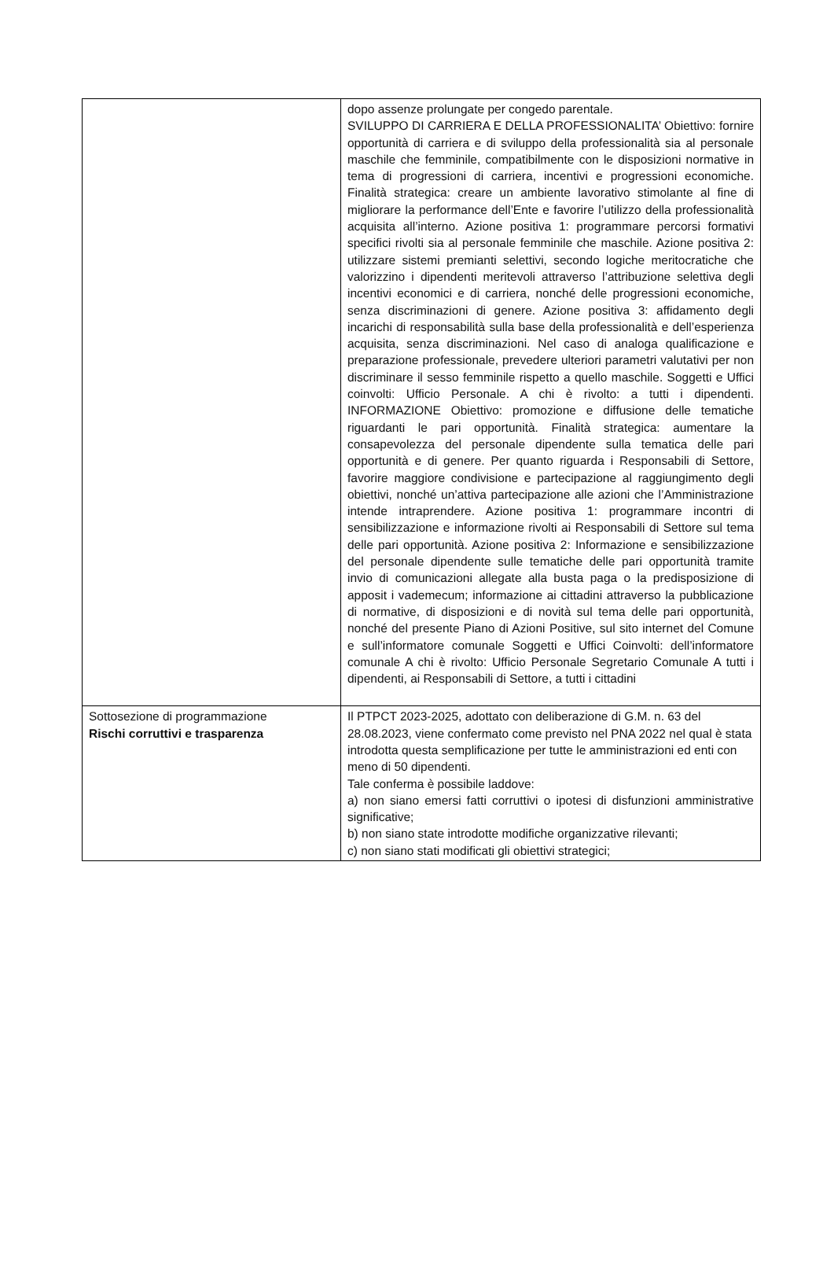| | dopo assenze prolungate per congedo parentale. SVILUPPO DI CARRIERA E DELLA PROFESSIONALITA’ Obiettivo: fornire opportunità di carriera e di sviluppo della professionalità sia al personale maschile che femminile, compatibilmente con le disposizioni normative in tema di progressioni di carriera, incentivi e progressioni economiche. Finalità strategica: creare un ambiente lavorativo stimolante al fine di migliorare la performance dell’Ente e favorire l’utilizzo della professionalità acquisita all’interno. Azione positiva 1: programmare percorsi formativi specifici rivolti sia al personale femminile che maschile. Azione positiva 2: utilizzare sistemi premianti selettivi, secondo logiche meritocratiche che valorizzino i dipendenti meritevoli attraverso l’attribuzione selettiva degli incentivi economici e di carriera, nonché delle progressioni economiche, senza discriminazioni di genere. Azione positiva 3: affidamento degli incarichi di responsabilità sulla base della professionalità e dell’esperienza acquisita, senza discriminazioni. Nel caso di analoga qualificazione e preparazione professionale, prevedere ulteriori parametri valutativi per non discriminare il sesso femminile rispetto a quello maschile. Soggetti e Uffici coinvolti: Ufficio Personale. A chi è rivolto: a tutti i dipendenti. INFORMAZIONE Obiettivo: promozione e diffusione delle tematiche riguardanti le pari opportunità. Finalità strategica: aumentare la consapevolezza del personale dipendente sulla tematica delle pari opportunità e di genere. Per quanto riguarda i Responsabili di Settore, favorire maggiore condivisione e partecipazione al raggiungimento degli obiettivi, nonché un’attiva partecipazione alle azioni che l’Amministrazione intende intraprendere. Azione positiva 1: programmare incontri di sensibilizzazione e informazione rivolti ai Responsabili di Settore sul tema delle pari opportunità. Azione positiva 2: Informazione e sensibilizzazione del personale dipendente sulle tematiche delle pari opportunità tramite invio di comunicazioni allegate alla busta paga o la predisposizione di apposit i vademecum; informazione ai cittadini attraverso la pubblicazione di normative, di disposizioni e di novità sul tema delle pari opportunità, nonché del presente Piano di Azioni Positive, sul sito internet del Comune e sull’informatore comunale Soggetti e Uffici Coinvolti: dell’informatore comunale A chi è rivolto: Ufficio Personale Segretario Comunale A tutti i dipendenti, ai Responsabili di Settore, a tutti i cittadini |
| Sottosezione di programmazione Rischi corruttivi e trasparenza | Il PTPCT 2023-2025, adottato con deliberazione di G.M. n. 63 del 28.08.2023, viene confermato come previsto nel PNA 2022 nel qual è stata introdotta questa semplificazione per tutte le amministrazioni ed enti con meno di 50 dipendenti. Tale conferma è possibile laddove: a) non siano emersi fatti corruttivi o ipotesi di disfunzioni amministrative significative; b) non siano state introdotte modifiche organizzative rilevanti; c) non siano stati modificati gli obiettivi strategici; |